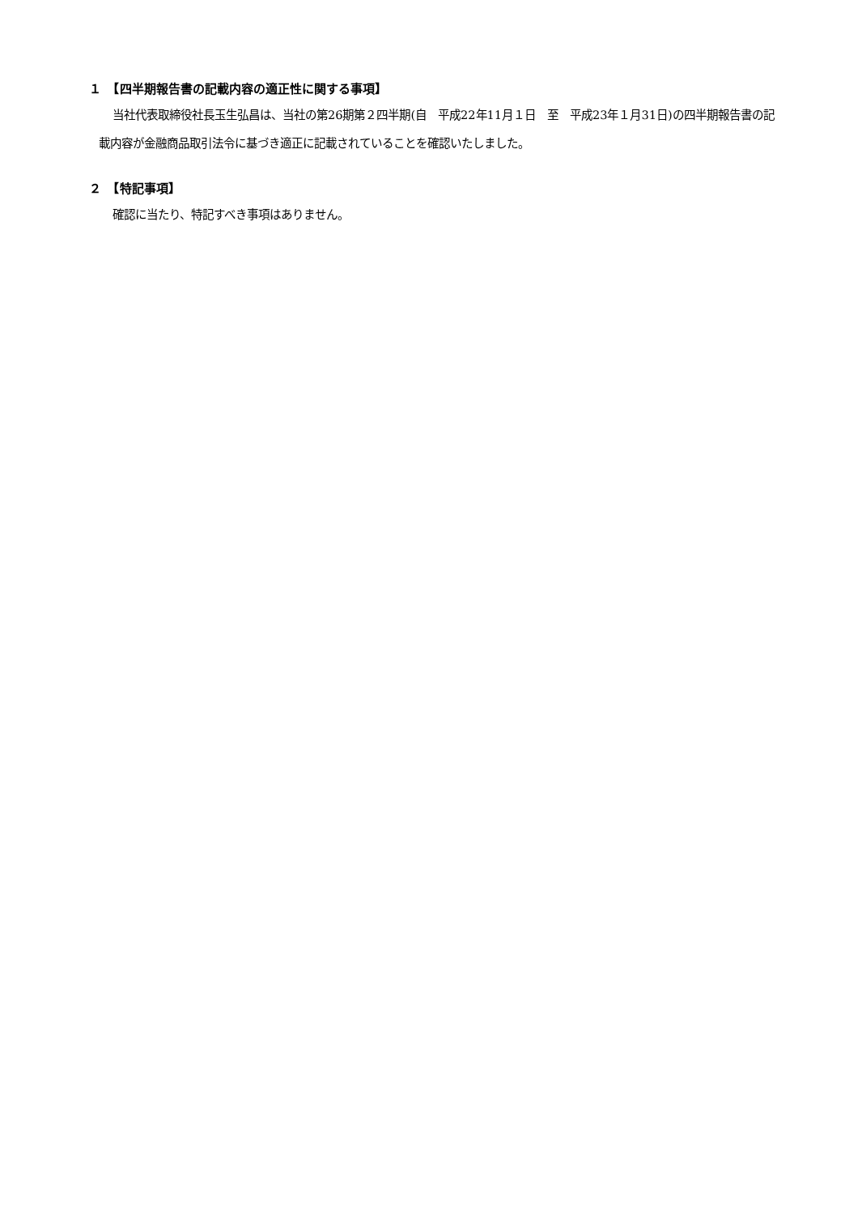１　【四半期報告書の記載内容の適正性に関する事項】
当社代表取締役社長玉生弘昌は、当社の第26期第２四半期(自　平成22年11月１日　至　平成23年１月31日)の四半期報告書の記載内容が金融商品取引法令に基づき適正に記載されていることを確認いたしました。
２　【特記事項】
確認に当たり、特記すべき事項はありません。